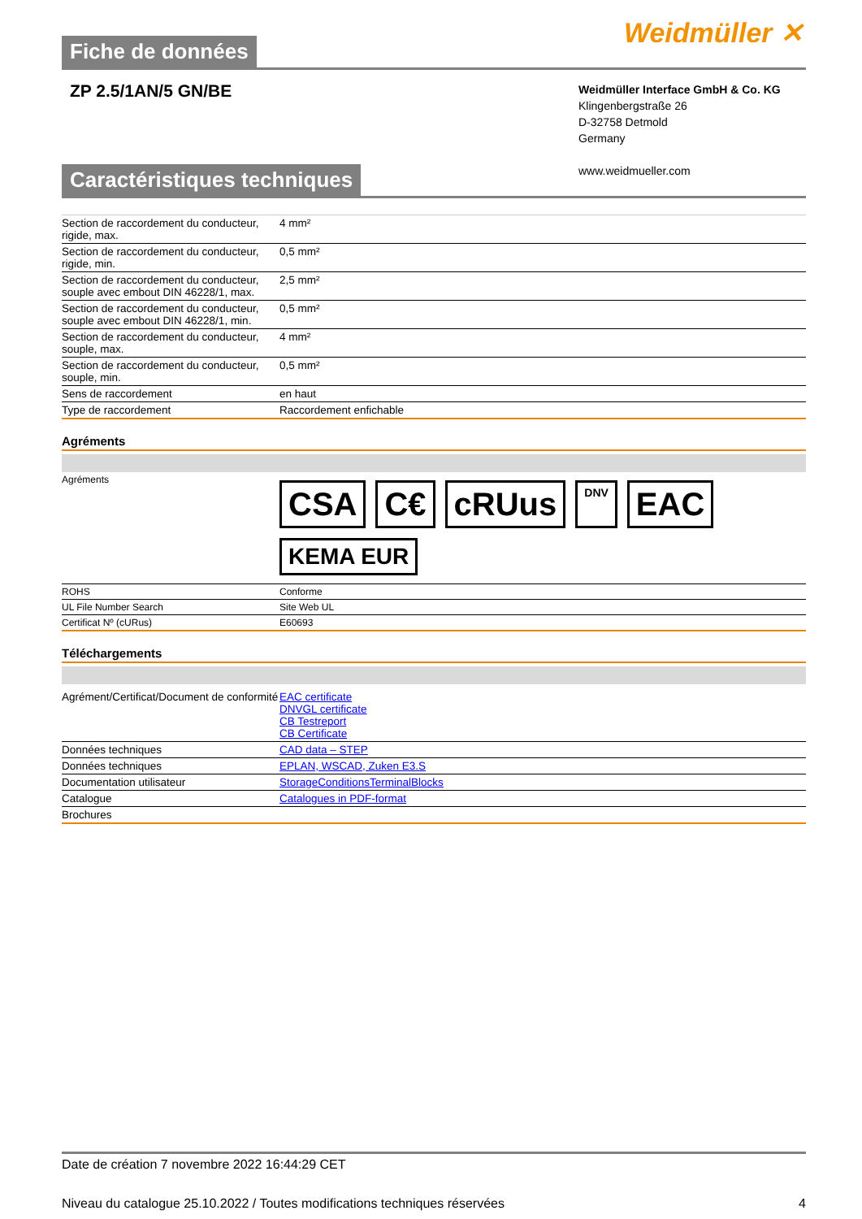Fiche de données
Weidmüller ✕
ZP 2.5/1AN/5 GN/BE
Weidmüller Interface GmbH & Co. KG
Klingenbergstraße 26
D-32758 Detmold
Germany
www.weidmueller.com
Caractéristiques techniques
| Section de raccordement du conducteur, rigide, max. | 4 mm² |
| Section de raccordement du conducteur, rigide, min. | 0,5 mm² |
| Section de raccordement du conducteur, souple avec embout DIN 46228/1, max. | 2,5 mm² |
| Section de raccordement du conducteur, souple avec embout DIN 46228/1, min. | 0,5 mm² |
| Section de raccordement du conducteur, souple, max. | 4 mm² |
| Section de raccordement du conducteur, souple, min. | 0,5 mm² |
| Sens de raccordement | en haut |
| Type de raccordement | Raccordement enfichable |
Agréments
| Agréments | CSA C€ cRUus DNV EAC KEMA EUR |
| ROHS | Conforme |
| UL File Number Search | Site Web UL |
| Certificat Nº (cURus) | E60693 |
Téléchargements
| Agrément/Certificat/Document de conformité | EAC certificate DNVGL certificate CB Testreport CB Certificate |
| Données techniques | CAD data – STEP |
| Données techniques | EPLAN, WSCAD, Zuken E3.S |
| Documentation utilisateur | StorageConditionsTerminalBlocks |
| Catalogue | Catalogues in PDF-format |
| Brochures | |
Date de création 7 novembre 2022 16:44:29 CET
Niveau du catalogue 25.10.2022 / Toutes modifications techniques réservées 4